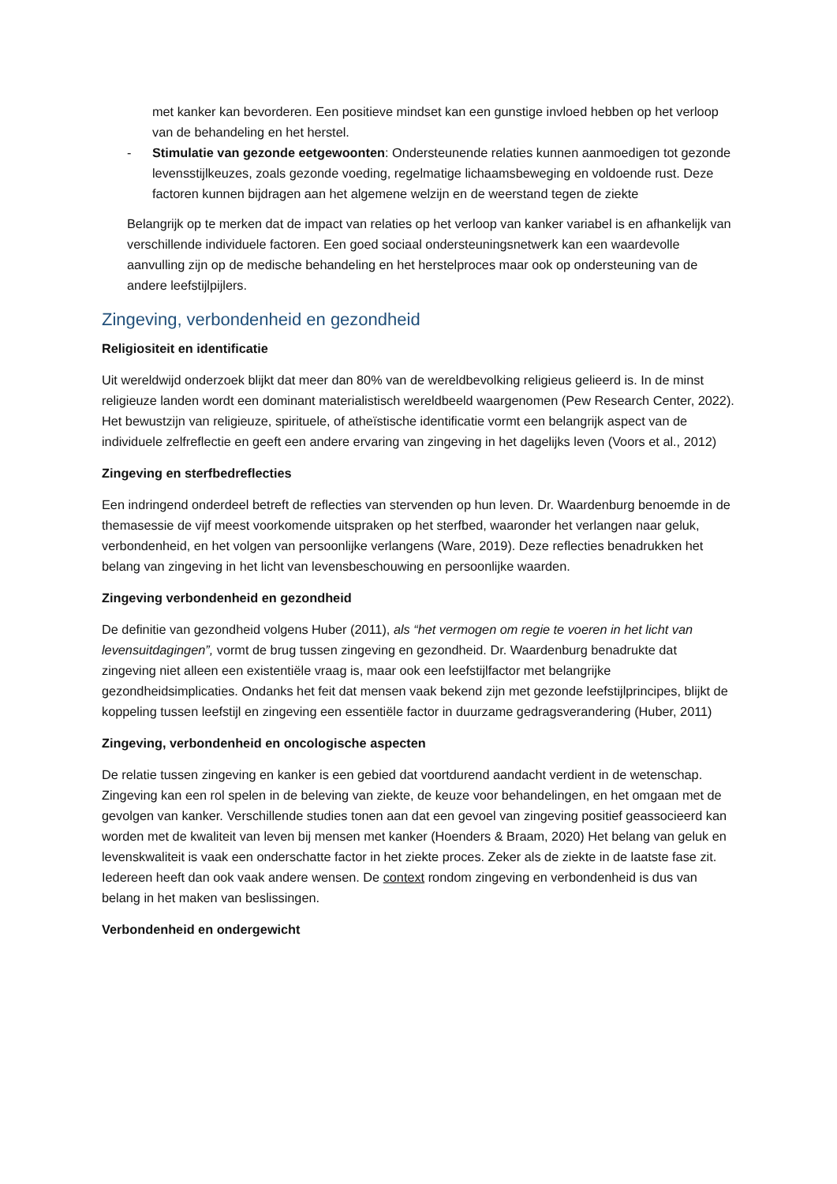met kanker kan bevorderen. Een positieve mindset kan een gunstige invloed hebben op het verloop van de behandeling en het herstel.
- Stimulatie van gezonde eetgewoonten: Ondersteunende relaties kunnen aanmoedigen tot gezonde levensstijlkeuzes, zoals gezonde voeding, regelmatige lichaamsbeweging en voldoende rust. Deze factoren kunnen bijdragen aan het algemene welzijn en de weerstand tegen de ziekte
Belangrijk op te merken dat de impact van relaties op het verloop van kanker variabel is en afhankelijk van verschillende individuele factoren. Een goed sociaal ondersteuningsnetwerk kan een waardevolle aanvulling zijn op de medische behandeling en het herstelproces maar ook op ondersteuning van de andere leefstijlpijlers.
Zingeving, verbondenheid en gezondheid
Religiositeit en identificatie
Uit wereldwijd onderzoek blijkt dat meer dan 80% van de wereldbevolking religieus gelieerd is. In de minst religieuze landen wordt een dominant materialistisch wereldbeeld waargenomen (Pew Research Center, 2022). Het bewustzijn van religieuze, spirituele, of atheïstische identificatie vormt een belangrijk aspect van de individuele zelfreflectie en geeft een andere ervaring van zingeving in het dagelijks leven (Voors et al., 2012)
Zingeving en sterfbedreflecties
Een indringend onderdeel betreft de reflecties van stervenden op hun leven. Dr. Waardenburg benoemde in de themasessie de vijf meest voorkomende uitspraken op het sterfbed, waaronder het verlangen naar geluk, verbondenheid, en het volgen van persoonlijke verlangens (Ware, 2019). Deze reflecties benadrukken het belang van zingeving in het licht van levensbeschouwing en persoonlijke waarden.
Zingeving verbondenheid en gezondheid
De definitie van gezondheid volgens Huber (2011), als “het vermogen om regie te voeren in het licht van levensuitdagingen”, vormt de brug tussen zingeving en gezondheid. Dr. Waardenburg benadrukte dat zingeving niet alleen een existentiële vraag is, maar ook een leefstijlfactor met belangrijke gezondheidsimplicaties. Ondanks het feit dat mensen vaak bekend zijn met gezonde leefstijlprincipes, blijkt de koppeling tussen leefstijl en zingeving een essentiële factor in duurzame gedragsverandering (Huber, 2011)
Zingeving, verbondenheid en oncologische aspecten
De relatie tussen zingeving en kanker is een gebied dat voortdurend aandacht verdient in de wetenschap. Zingeving kan een rol spelen in de beleving van ziekte, de keuze voor behandelingen, en het omgaan met de gevolgen van kanker. Verschillende studies tonen aan dat een gevoel van zingeving positief geassocieerd kan worden met de kwaliteit van leven bij mensen met kanker (Hoenders & Braam, 2020) Het belang van geluk en levenskwaliteit is vaak een onderschatte factor in het ziekte proces. Zeker als de ziekte in de laatste fase zit. Iedereen heeft dan ook vaak andere wensen. De context rondom zingeving en verbondenheid is dus van belang in het maken van beslissingen.
Verbondenheid en ondergewicht